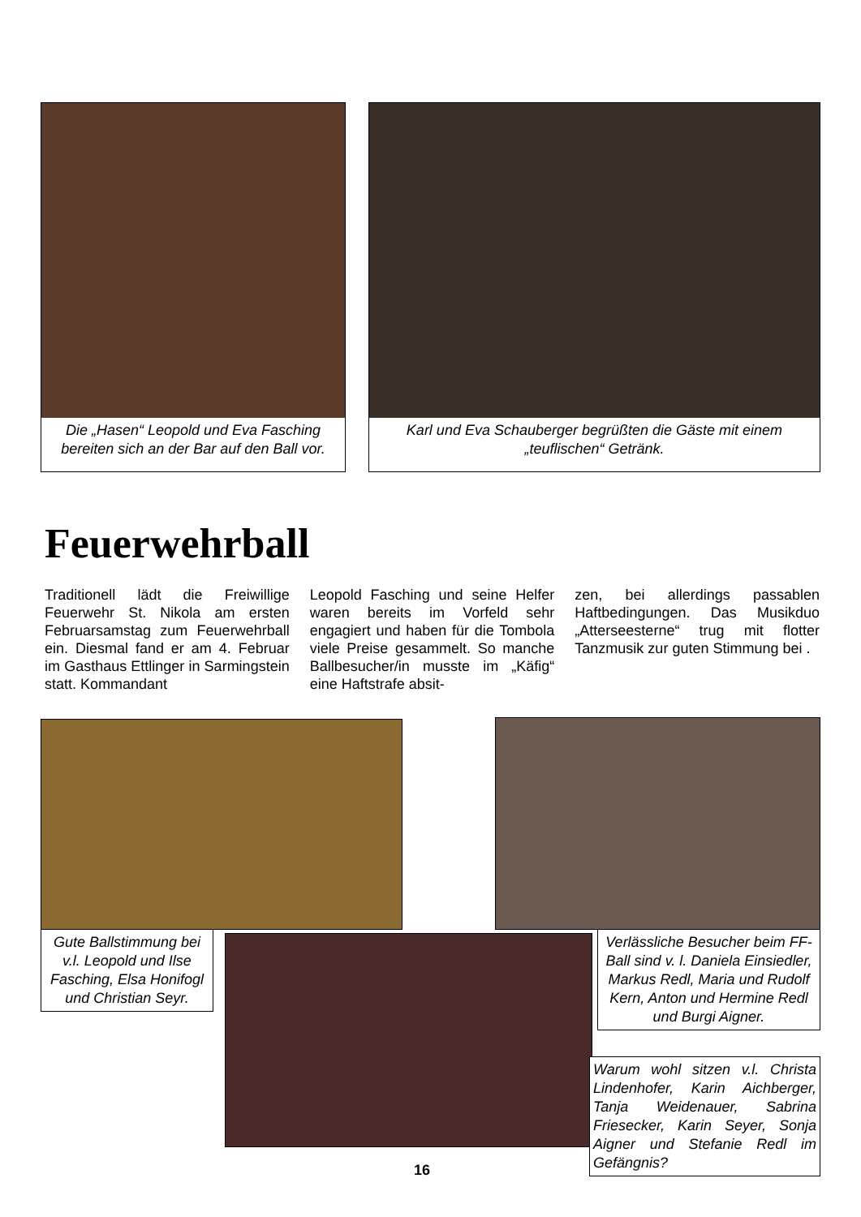Die „Hasen“ Leopold und Eva Fasching bereiten sich an der Bar auf den Ball vor.
Karl und Eva Schauberger begrüßten die Gäste mit einem „teuflischen“ Getränk.
Feuerwehrball
Traditionell lädt die Freiwillige Feuerwehr St. Nikola am ersten Februarsamstag zum Feuerwehrball ein. Diesmal fand er am 4. Februar im Gasthaus Ettlinger in Sarmingstein statt. Kommandant
Leopold Fasching und seine Helfer waren bereits im Vorfeld sehr engagiert und haben für die Tombola viele Preise gesammelt. So manche Ballbesucher/in musste im „Käfig“ eine Haftstrafe absit-
zen, bei allerdings passablen Haftbedingungen. Das Musikduo „Atterseesterne“ trug mit flotter Tanzmusik zur guten Stimmung bei .
Gute Ballstimmung bei v.l. Leopold und Ilse Fasching, Elsa Honifogl und Christian Seyr.
Verlässliche Besucher beim FF-Ball sind v. l. Daniela Einsiedler, Markus Redl, Maria und Rudolf Kern, Anton und Hermine Redl und Burgi Aigner.
Warum wohl sitzen v.l. Christa Lindenhofer, Karin Aichberger, Tanja Weidenauer, Sabrina Friesecker, Karin Seyer, Sonja Aigner und Stefanie Redl im Gefängnis?
16